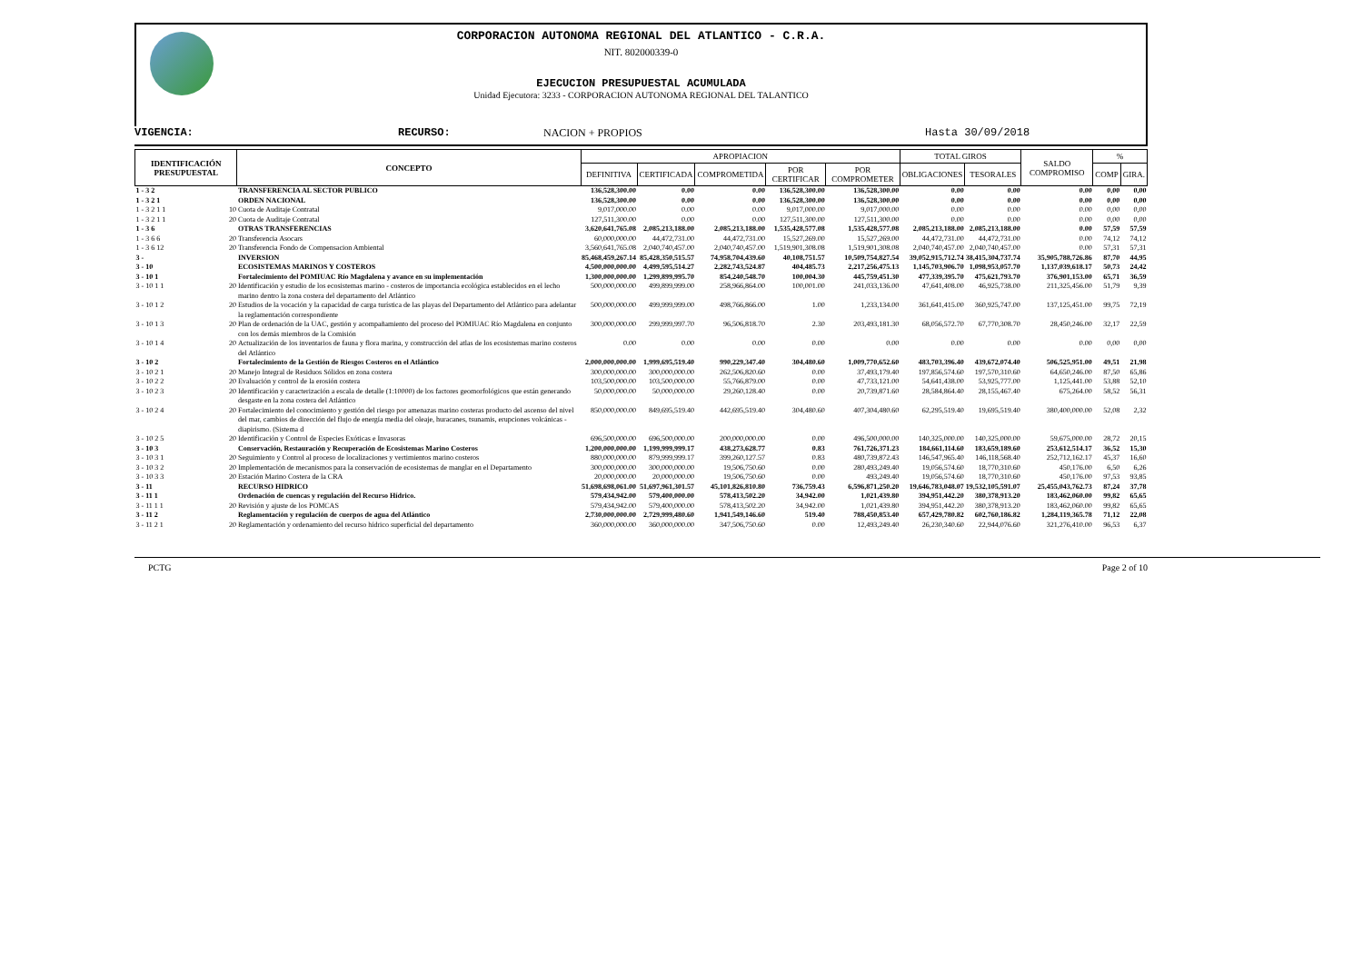CORPORACION AUTONOMA REGIONAL DEL ATLANTICO - C.R.A.
NIT. 802000339-0
EJECUCION PRESUPUESTAL ACUMULADA
Unidad Ejecutora: 3233 - CORPORACION AUTONOMA REGIONAL DEL TALANTICO
VIGENCIA: RECURSO: NACION + PROPIOS Hasta 30/09/2018
| IDENTIFICACIÓN PRESUPUESTAL | | CONCEPTO | APROPIACION | | | | | TOTAL GIROS | | SALDO COMPROMISO | % | |
| --- | --- | --- | --- | --- | --- | --- | --- | --- | --- | --- | --- | --- |
| | | | DEFINITIVA | CERTIFICADA | COMPROMETIDA | POR CERTIFICAR | POR COMPROMETER | OBLIGACIONES | TESORALES | | COMP | GIRA. |
| 1 - 3 2 | | TRANSFERENCIA AL SECTOR PUBLICO | 136,528,300.00 | 0.00 | 0.00 | 136,528,300.00 | 136,528,300.00 | 0.00 | 0.00 | 0.00 | 0,00 | 0,00 |
| 1 - 3 2 1 | | ORDEN NACIONAL | 136,528,300.00 | 0.00 | 0.00 | 136,528,300.00 | 136,528,300.00 | 0.00 | 0.00 | 0.00 | 0,00 | 0,00 |
| 1 - 3 2 1 1 | 10 | Cuota de Auditaje Contratal | 9,017,000.00 | 0.00 | 0.00 | 9,017,000.00 | 9,017,000.00 | 0.00 | 0.00 | 0.00 | 0,00 | 0,00 |
| 1 - 3 2 1 1 | 20 | Cuota de Auditaje Contratal | 127,511,300.00 | 0.00 | 0.00 | 127,511,300.00 | 127,511,300.00 | 0.00 | 0.00 | 0.00 | 0,00 | 0,00 |
| 1 - 3 6 | | OTRAS TRANSFERENCIAS | 3,620,641,765.08 | 2,085,213,188.00 | 2,085,213,188.00 | 1,535,428,577.08 | 1,535,428,577.08 | 2,085,213,188.00 | 2,085,213,188.00 | 0.00 | 57,59 | 57,59 |
| 1 - 3 6 6 | 20 | Transferencia Asocars | 60,000,000.00 | 44,472,731.00 | 44,472,731.00 | 15,527,269.00 | 15,527,269.00 | 44,472,731.00 | 44,472,731.00 | 0.00 | 74,12 | 74,12 |
| 1 - 3 6 12 | 20 | Transferencia Fondo de Compensacion Ambiental | 3,560,641,765.08 | 2,040,740,457.00 | 2,040,740,457.00 | 1,519,901,308.08 | 1,519,901,308.08 | 2,040,740,457.00 | 2,040,740,457.00 | 0.00 | 57,31 | 57,31 |
| 3 - | | INVERSION | 85,468,459,267.14 | 85,428,350,515.57 | 74,958,704,439.60 | 40,108,751.57 | 10,509,754,827.54 | 39,052,915,712.74 | 38,415,304,737.74 | 35,905,788,726.86 | 87,70 | 44,95 |
| 3 - 10 | | ECOSISTEMAS MARINOS Y COSTEROS | 4,500,000,000.00 | 4,499,595,514.27 | 2,282,743,524.87 | 404,485.73 | 2,217,256,475.13 | 1,145,703,906.70 | 1,098,953,057.70 | 1,137,039,618.17 | 50,73 | 24,42 |
| 3 - 10 1 | | Fortalecimiento del POMIUAC Río Magdalena y avance en su implementación | 1,300,000,000.00 | 1,299,899,995.70 | 854,240,548.70 | 100,004.30 | 445,759,451.30 | 477,339,395.70 | 475,621,793.70 | 376,901,153.00 | 65,71 | 36,59 |
| 3 - 10 1 1 | 20 | Identificación y estudio de los ecosistemas marino - costeros de importancia ecológica establecidos en el lecho marino dentro la zona costera del departamento del Atlántico | 500,000,000.00 | 499,899,999.00 | 258,966,864.00 | 100,001.00 | 241,033,136.00 | 47,641,408.00 | 46,925,738.00 | 211,325,456.00 | 51,79 | 9,39 |
| 3 - 10 1 2 | 20 | Estudios de la vocación y la capacidad de carga turística de las playas del Departamento del Atlántico para adelantar la reglamentación correspondiente | 500,000,000.00 | 499,999,999.00 | 498,766,866.00 | 1.00 | 1,233,134.00 | 361,641,415.00 | 360,925,747.00 | 137,125,451.00 | 99,75 | 72,19 |
| 3 - 10 1 3 | 20 | Plan de ordenación de la UAC, gestión y acompañamiento del proceso del POMIUAC Río Magdalena en conjunto con los demás miembros de la Comisión | 300,000,000.00 | 299,999,997.70 | 96,506,818.70 | 2.30 | 203,493,181.30 | 68,056,572.70 | 67,770,308.70 | 28,450,246.00 | 32,17 | 22,59 |
| 3 - 10 1 4 | 20 | Actualización de los inventarios de fauna y flora marina, y construcción del atlas de los ecosistemas marino costeros del Atlántico | 0.00 | 0.00 | 0.00 | 0.00 | 0.00 | 0.00 | 0.00 | 0.00 | 0,00 | 0,00 |
| 3 - 10 2 | | Fortalecimiento de la Gestión de Riesgos Costeros en el Atlántico | 2,000,000,000.00 | 1,999,695,519.40 | 990,229,347.40 | 304,480.60 | 1,009,770,652.60 | 483,703,396.40 | 439,672,074.40 | 506,525,951.00 | 49,51 | 21,98 |
| 3 - 10 2 1 | 20 | Manejo Integral de Residuos Sólidos en zona costera | 300,000,000.00 | 300,000,000.00 | 262,506,820.60 | 0.00 | 37,493,179.40 | 197,856,574.60 | 197,570,310.60 | 64,650,246.00 | 87,50 | 65,86 |
| 3 - 10 2 2 | 20 | Evaluación y control de la erosión costera | 103,500,000.00 | 103,500,000.00 | 55,766,879.00 | 0.00 | 47,733,121.00 | 54,641,438.00 | 53,925,777.00 | 1,125,441.00 | 53,88 | 52,10 |
| 3 - 10 2 3 | 20 | Identificación y caracterización a escala de detalle (1:10000) de los factores geomorfológicos que están generando desgaste en la zona costera del Atlántico | 50,000,000.00 | 50,000,000.00 | 29,260,128.40 | 0.00 | 20,739,871.60 | 28,584,864.40 | 28,155,467.40 | 675,264.00 | 58,52 | 56,31 |
| 3 - 10 2 4 | 20 | Fortalecimiento del conocimiento y gestión del riesgo por amenazas marino costeras producto del ascenso del nivel del mar, cambios de dirección del flujo de energía media del oleaje, huracanes, tsunamis, erupciones volcánicas - diapirismo. (Sistema d | 850,000,000.00 | 849,695,519.40 | 442,695,519.40 | 304,480.60 | 407,304,480.60 | 62,295,519.40 | 19,695,519.40 | 380,400,000.00 | 52,08 | 2,32 |
| 3 - 10 2 5 | 20 | Identificación y Control de Especies Exóticas e Invasoras | 696,500,000.00 | 696,500,000.00 | 200,000,000.00 | 0.00 | 496,500,000.00 | 140,325,000.00 | 140,325,000.00 | 59,675,000.00 | 28,72 | 20,15 |
| 3 - 10 3 | | Conservación, Restauración y Recuperación de Ecosistemas Marino Costeros | 1,200,000,000.00 | 1,199,999,999.17 | 438,273,628.77 | 0.83 | 761,726,371.23 | 184,661,114.60 | 183,659,189.60 | 253,612,514.17 | 36,52 | 15,30 |
| 3 - 10 3 1 | 20 | Seguimiento y Control al proceso de localizaciones y vertimientos marino costeros | 880,000,000.00 | 879,999,999.17 | 399,260,127.57 | 0.83 | 480,739,872.43 | 146,547,965.40 | 146,118,568.40 | 252,712,162.17 | 45,37 | 16,60 |
| 3 - 10 3 2 | 20 | Implementación de mecanismos para la conservación de ecosistemas de manglar en el Departamento | 300,000,000.00 | 300,000,000.00 | 19,506,750.60 | 0.00 | 280,493,249.40 | 19,056,574.60 | 18,770,310.60 | 450,176.00 | 6,50 | 6,26 |
| 3 - 10 3 3 | 20 | Estación Marino Costera de la CRA | 20,000,000.00 | 20,000,000.00 | 19,506,750.60 | 0.00 | 493,249.40 | 19,056,574.60 | 18,770,310.60 | 450,176.00 | 97,53 | 93,85 |
| 3 - 11 | | RECURSO HIDRICO | 51,698,698,061.00 | 51,697,961,301.57 | 45,101,826,810.80 | 736,759.43 | 6,596,871,250.20 | 19,646,783,048.07 | 19,532,105,591.07 | 25,455,043,762.73 | 87,24 | 37,78 |
| 3 - 11 1 | | Ordenación de cuencas y regulación del Recurso Hídrico. | 579,434,942.00 | 579,400,000.00 | 578,413,502.20 | 34,942.00 | 1,021,439.80 | 394,951,442.20 | 380,378,913.20 | 183,462,060.00 | 99,82 | 65,65 |
| 3 - 11 1 1 | 20 | Revisión y ajuste de los POMCAS | 579,434,942.00 | 579,400,000.00 | 578,413,502.20 | 34,942.00 | 1,021,439.80 | 394,951,442.20 | 380,378,913.20 | 183,462,060.00 | 99,82 | 65,65 |
| 3 - 11 2 | | Reglamentación y regulación de cuerpos de agua del Atlántico | 2,730,000,000.00 | 2,729,999,480.60 | 1,941,549,146.60 | 519.40 | 788,450,853.40 | 657,429,780.82 | 602,760,186.82 | 1,284,119,365.78 | 71,12 | 22,08 |
| 3 - 11 2 1 | 20 | Reglamentación y ordenamiento del recurso hídrico superficial del departamento | 360,000,000.00 | 360,000,000.00 | 347,506,750.60 | 0.00 | 12,493,249.40 | 26,230,340.60 | 22,944,076.60 | 321,276,410.00 | 96,53 | 6,37 |
PCTG Page 2 of 10